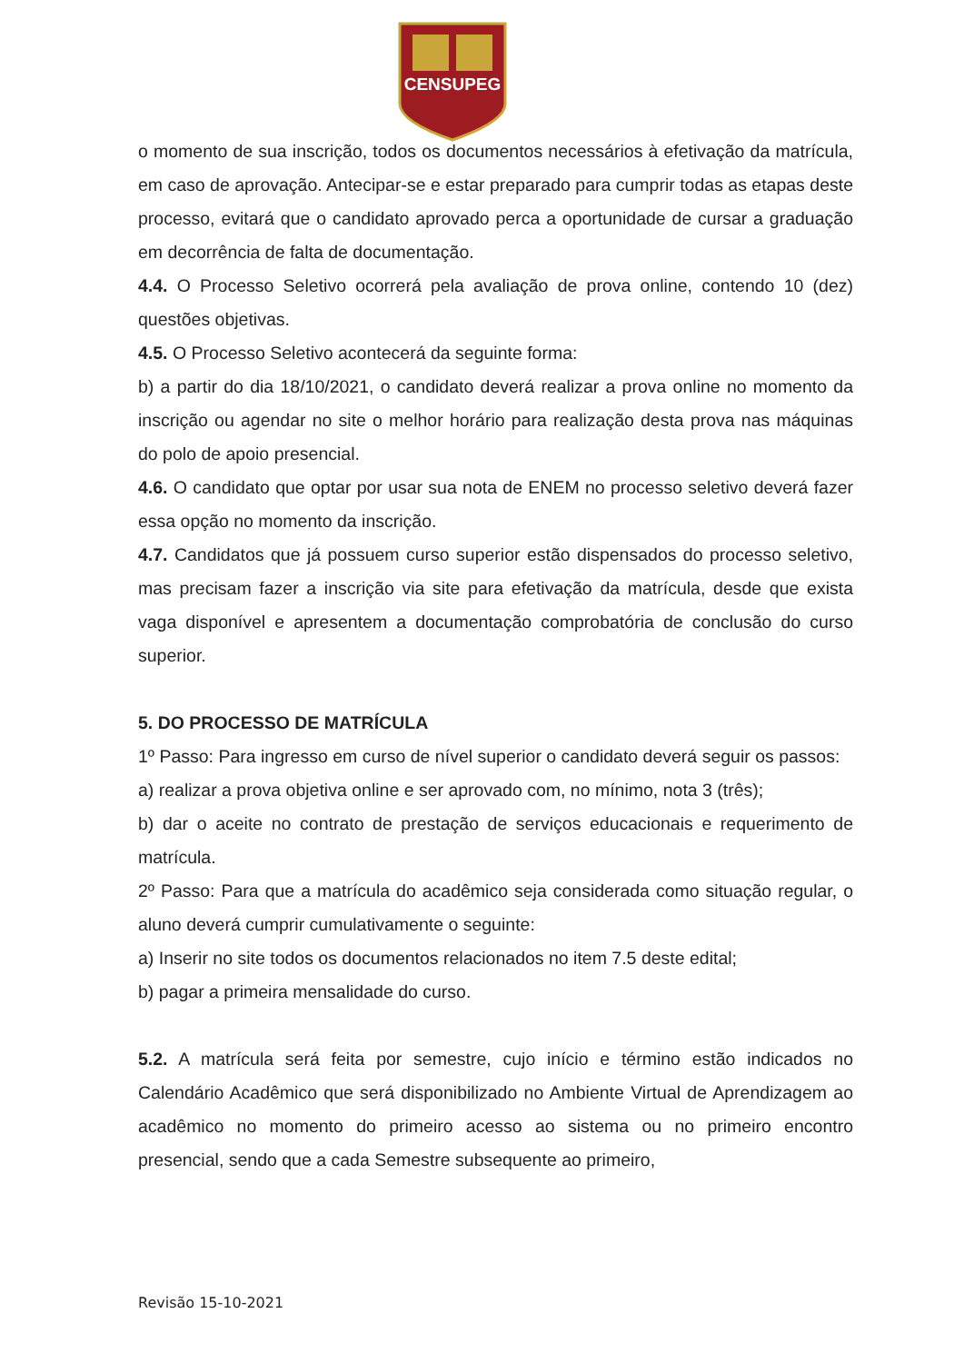CENSUPEG
o momento de sua inscrição, todos os documentos necessários à efetivação da matrícula, em caso de aprovação. Antecipar-se e estar preparado para cumprir todas as etapas deste processo, evitará que o candidato aprovado perca a oportunidade de cursar a graduação em decorrência de falta de documentação.
4.4. O Processo Seletivo ocorrerá pela avaliação de prova online, contendo 10 (dez) questões objetivas.
4.5. O Processo Seletivo acontecerá da seguinte forma:
b) a partir do dia 18/10/2021, o candidato deverá realizar a prova online no momento da inscrição ou agendar no site o melhor horário para realização desta prova nas máquinas do polo de apoio presencial.
4.6. O candidato que optar por usar sua nota de ENEM no processo seletivo deverá fazer essa opção no momento da inscrição.
4.7. Candidatos que já possuem curso superior estão dispensados do processo seletivo, mas precisam fazer a inscrição via site para efetivação da matrícula, desde que exista vaga disponível e apresentem a documentação comprobatória de conclusão do curso superior.
5. DO PROCESSO DE MATRÍCULA
1º Passo: Para ingresso em curso de nível superior o candidato deverá seguir os passos:
a) realizar a prova objetiva online e ser aprovado com, no mínimo, nota 3 (três);
b) dar o aceite no contrato de prestação de serviços educacionais e requerimento de matrícula.
2º Passo: Para que a matrícula do acadêmico seja considerada como situação regular, o aluno deverá cumprir cumulativamente o seguinte:
a) Inserir no site todos os documentos relacionados no item 7.5 deste edital;
b) pagar a primeira mensalidade do curso.
5.2. A matrícula será feita por semestre, cujo início e término estão indicados no Calendário Acadêmico que será disponibilizado no Ambiente Virtual de Aprendizagem ao acadêmico no momento do primeiro acesso ao sistema ou no primeiro encontro presencial, sendo que a cada Semestre subsequente ao primeiro,
Revisão 15-10-2021